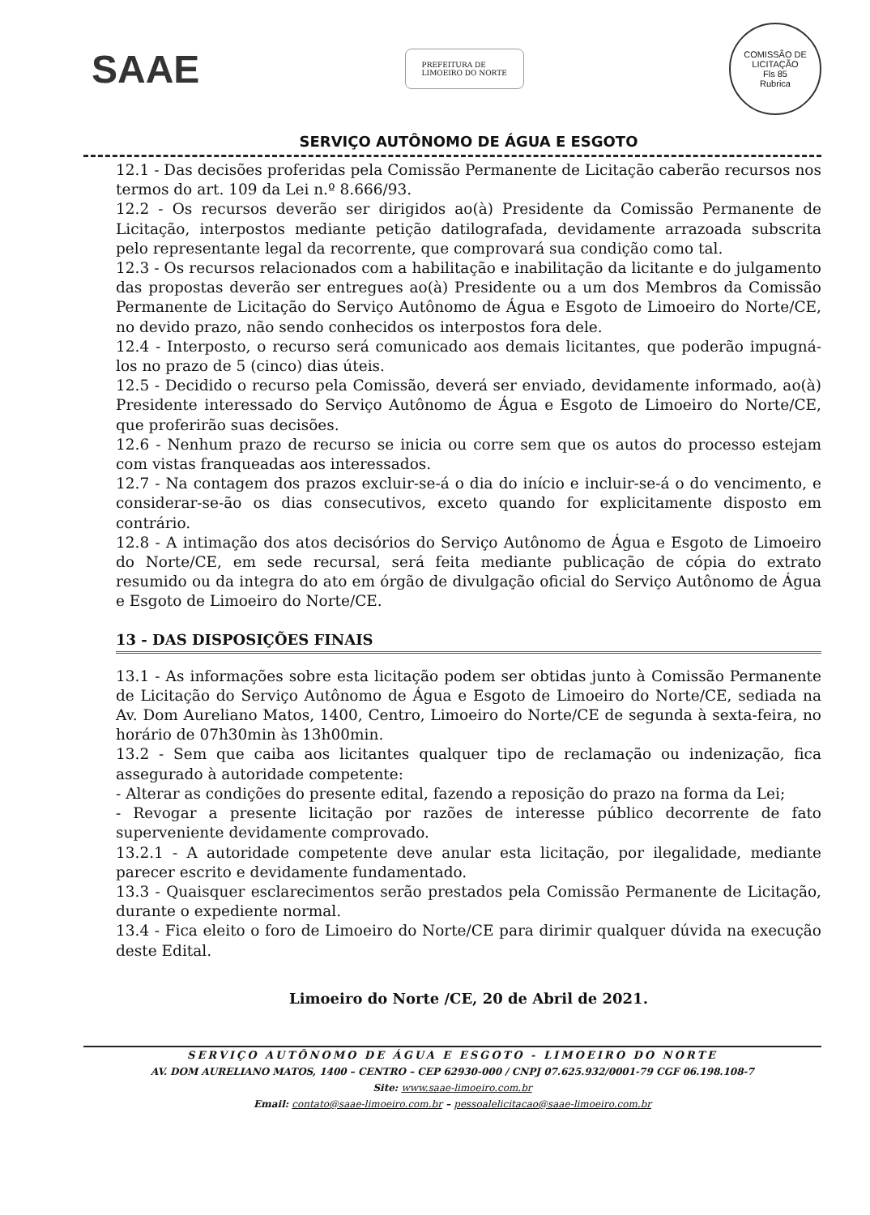SAAE
PREFEITURA DE
LIMOEIRO DO NORTE
COMISSÃO DE LICITAÇÃO
Fls 85
Rubrica
SERVIÇO AUTÔNOMO DE ÁGUA E ESGOTO
12.1 - Das decisões proferidas pela Comissão Permanente de Licitação caberão recursos nos termos do art. 109 da Lei n.º 8.666/93.
12.2 - Os recursos deverão ser dirigidos ao(à) Presidente da Comissão Permanente de Licitação, interpostos mediante petição datilografada, devidamente arrazoada subscrita pelo representante legal da recorrente, que comprovará sua condição como tal.
12.3 - Os recursos relacionados com a habilitação e inabilitação da licitante e do julgamento das propostas deverão ser entregues ao(à) Presidente ou a um dos Membros da Comissão Permanente de Licitação do Serviço Autônomo de Água e Esgoto de Limoeiro do Norte/CE, no devido prazo, não sendo conhecidos os interpostos fora dele.
12.4 - Interposto, o recurso será comunicado aos demais licitantes, que poderão impugná-los no prazo de 5 (cinco) dias úteis.
12.5 - Decidido o recurso pela Comissão, deverá ser enviado, devidamente informado, ao(à) Presidente interessado do Serviço Autônomo de Água e Esgoto de Limoeiro do Norte/CE, que proferirão suas decisões.
12.6 - Nenhum prazo de recurso se inicia ou corre sem que os autos do processo estejam com vistas franqueadas aos interessados.
12.7 - Na contagem dos prazos excluir-se-á o dia do início e incluir-se-á o do vencimento, e considerar-se-ão os dias consecutivos, exceto quando for explicitamente disposto em contrário.
12.8 - A intimação dos atos decisórios do Serviço Autônomo de Água e Esgoto de Limoeiro do Norte/CE, em sede recursal, será feita mediante publicação de cópia do extrato resumido ou da integra do ato em órgão de divulgação oficial do Serviço Autônomo de Água e Esgoto de Limoeiro do Norte/CE.
13 - DAS DISPOSIÇÕES FINAIS
13.1 - As informações sobre esta licitação podem ser obtidas junto à Comissão Permanente de Licitação do Serviço Autônomo de Água e Esgoto de Limoeiro do Norte/CE, sediada na Av. Dom Aureliano Matos, 1400, Centro, Limoeiro do Norte/CE de segunda à sexta-feira, no horário de 07h30min às 13h00min.
13.2 - Sem que caiba aos licitantes qualquer tipo de reclamação ou indenização, fica assegurado à autoridade competente:
- Alterar as condições do presente edital, fazendo a reposição do prazo na forma da Lei;
- Revogar a presente licitação por razões de interesse público decorrente de fato superveniente devidamente comprovado.
13.2.1 - A autoridade competente deve anular esta licitação, por ilegalidade, mediante parecer escrito e devidamente fundamentado.
13.3 - Quaisquer esclarecimentos serão prestados pela Comissão Permanente de Licitação, durante o expediente normal.
13.4 - Fica eleito o foro de Limoeiro do Norte/CE para dirimir qualquer dúvida na execução deste Edital.
Limoeiro do Norte /CE, 20 de Abril de 2021.
SERVIÇO AUTÔNOMO DE ÁGUA E ESGOTO - LIMOEIRO DO NORTE
AV. DOM AURELIANO MATOS, 1400 – CENTRO – CEP 62930-000 / CNPJ 07.625.932/0001-79 CGF 06.198.108-7
Site: www.saae-limoeiro.com.br
Email: contato@saae-limoeiro.com.br – pessoalelicitacao@saae-limoeiro.com.br